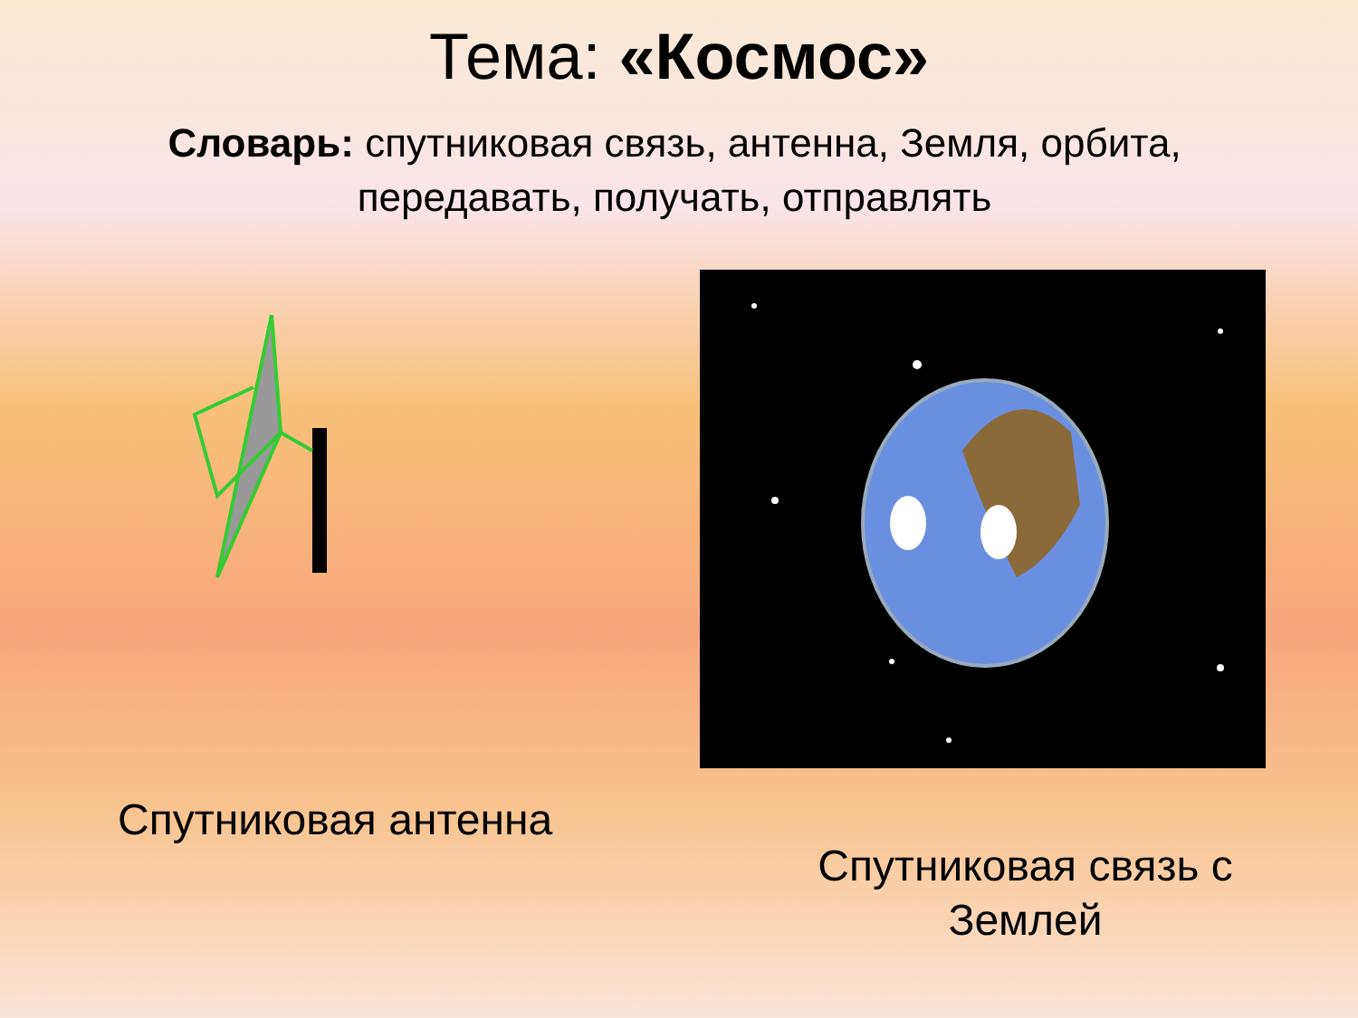Тема: «Космос»
Словарь: спутниковая связь, антенна, Земля, орбита, передавать, получать, отправлять
Спутниковая антенна
Спутниковая связь с Землей